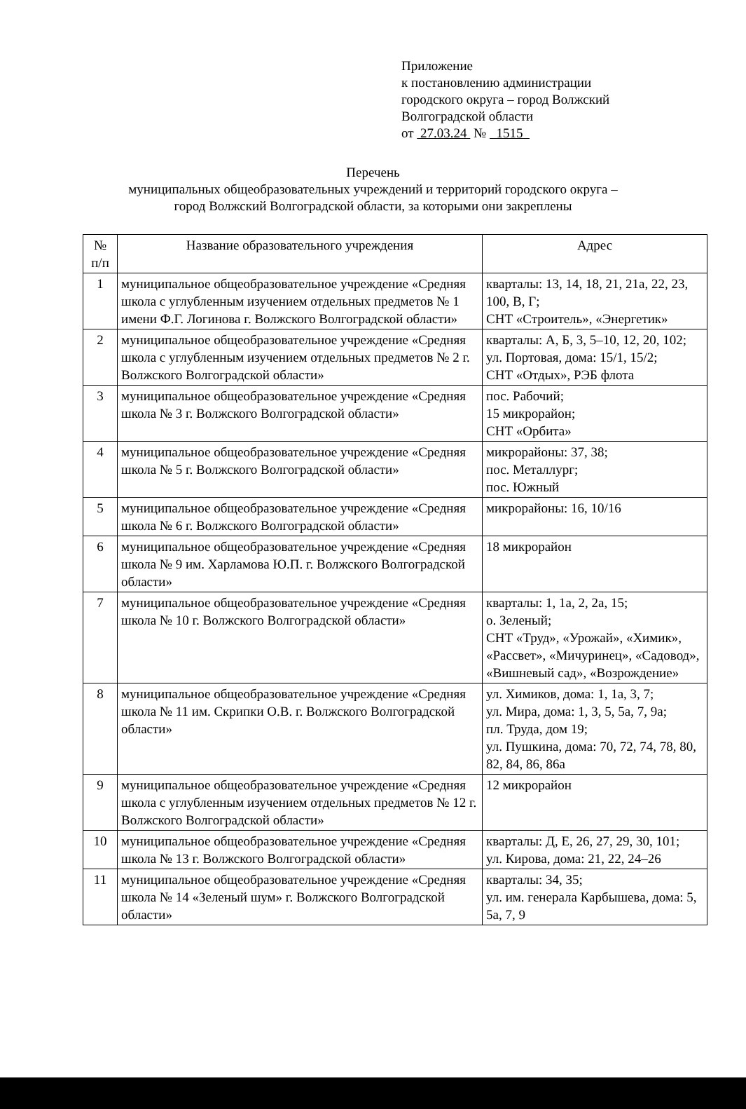Приложение
к постановлению администрации
городского округа – город Волжский
Волгоградской области
от 27.03.24 № 1515
Перечень
муниципальных общеобразовательных учреждений и территорий городского округа –
город Волжский Волгоградской области, за которыми они закреплены
| № п/п | Название образовательного учреждения | Адрес |
| --- | --- | --- |
| 1 | муниципальное общеобразовательное учреждение «Средняя школа с углубленным изучением отдельных предметов № 1 имени Ф.Г. Логинова г. Волжского Волгоградской области» | кварталы: 13, 14, 18, 21, 21а, 22, 23, 100, В, Г; СНТ «Строитель», «Энергетик» |
| 2 | муниципальное общеобразовательное учреждение «Средняя школа с углубленным изучением отдельных предметов № 2 г. Волжского Волгоградской области» | кварталы: А, Б, 3, 5–10, 12, 20, 102; ул. Портовая, дома: 15/1, 15/2; СНТ «Отдых», РЭБ флота |
| 3 | муниципальное общеобразовательное учреждение «Средняя школа № 3 г. Волжского Волгоградской области» | пос. Рабочий; 15 микрорайон; СНТ «Орбита» |
| 4 | муниципальное общеобразовательное учреждение «Средняя школа № 5 г. Волжского Волгоградской области» | микрорайоны: 37, 38; пос. Металлург; пос. Южный |
| 5 | муниципальное общеобразовательное учреждение «Средняя школа № 6 г. Волжского Волгоградской области» | микрорайоны: 16, 10/16 |
| 6 | муниципальное общеобразовательное учреждение «Средняя школа № 9 им. Харламова Ю.П. г. Волжского Волгоградской области» | 18 микрорайон |
| 7 | муниципальное общеобразовательное учреждение «Средняя школа № 10 г. Волжского Волгоградской области» | кварталы: 1, 1а, 2, 2а, 15; о. Зеленый; СНТ «Труд», «Урожай», «Химик», «Рассвет», «Мичуринец», «Садовод», «Вишневый сад», «Возрождение» |
| 8 | муниципальное общеобразовательное учреждение «Средняя школа № 11 им. Скрипки О.В. г. Волжского Волгоградской области» | ул. Химиков, дома: 1, 1а, 3, 7; ул. Мира, дома: 1, 3, 5, 5а, 7, 9а; пл. Труда, дом 19; ул. Пушкина, дома: 70, 72, 74, 78, 80, 82, 84, 86, 86а |
| 9 | муниципальное общеобразовательное учреждение «Средняя школа с углубленным изучением отдельных предметов № 12 г. Волжского Волгоградской области» | 12 микрорайон |
| 10 | муниципальное общеобразовательное учреждение «Средняя школа № 13 г. Волжского Волгоградской области» | кварталы: Д, Е, 26, 27, 29, 30, 101; ул. Кирова, дома: 21, 22, 24–26 |
| 11 | муниципальное общеобразовательное учреждение «Средняя школа № 14 «Зеленый шум» г. Волжского Волгоградской области» | кварталы: 34, 35; ул. им. генерала Карбышева, дома: 5, 5а, 7, 9 |